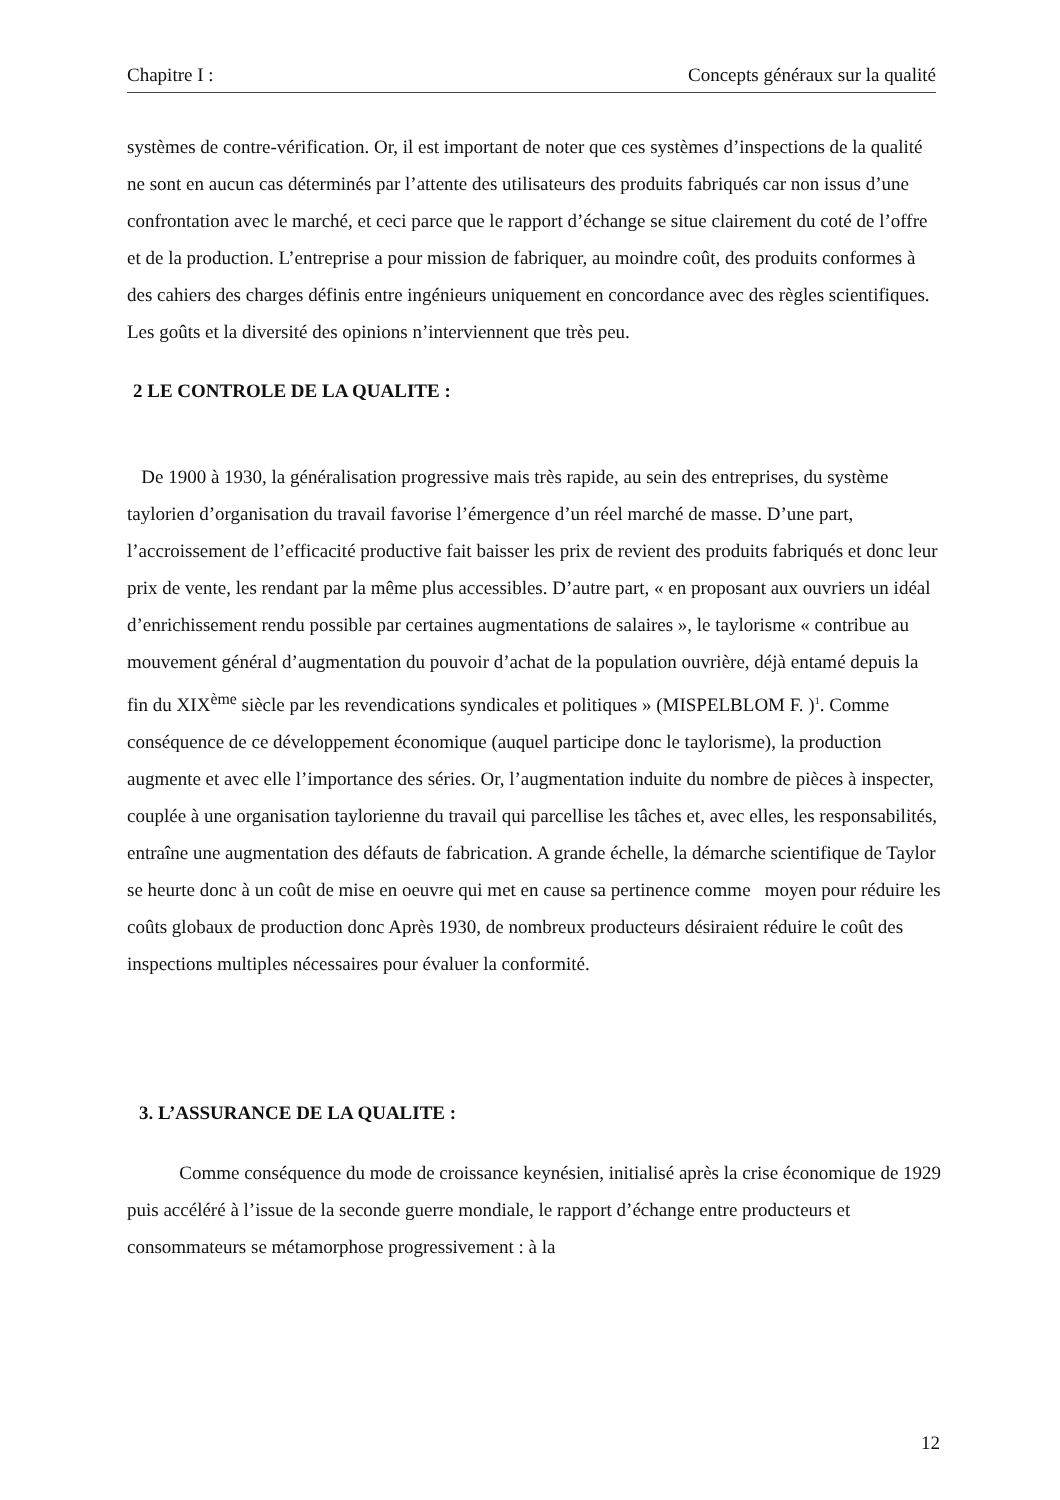Chapitre I : Concepts généraux sur la qualité
systèmes de contre-vérification. Or, il est important de noter que ces systèmes d’inspections de la qualité ne sont en aucun cas déterminés par l’attente des utilisateurs des produits fabriqués car non issus d’une confrontation avec le marché, et ceci parce que le rapport d’échange se situe clairement du coté de l’offre et de la production. L’entreprise a pour mission de fabriquer, au moindre coût, des produits conformes à des cahiers des charges définis entre ingénieurs uniquement en concordance avec des règles scientifiques. Les goûts et la diversité des opinions n’interviennent que très peu.
2 LE CONTROLE DE LA QUALITE :
De 1900 à 1930, la généralisation progressive mais très rapide, au sein des entreprises, du système taylorien d’organisation du travail favorise l’émergence d’un réel marché de masse. D’une part, l’accroissement de l’efficacité productive fait baisser les prix de revient des produits fabriqués et donc leur prix de vente, les rendant par la même plus accessibles. D’autre part, « en proposant aux ouvriers un idéal d’enrichissement rendu possible par certaines augmentations de salaires », le taylorisme « contribue au mouvement général d’augmentation du pouvoir d’achat de la population ouvrière, déjà entamé depuis la fin du XIX<sup>ème</sup> siècle par les revendications syndicales et politiques » (MISPELBLOM F. )<sup>1</sup>. Comme conséquence de ce développement économique (auquel participe donc le taylorisme), la production augmente et avec elle l’importance des séries. Or, l’augmentation induite du nombre de pièces à inspecter, couplée à une organisation taylorienne du travail qui parcellise les tâches et, avec elles, les responsabilités, entraîne une augmentation des défauts de fabrication. A grande échelle, la démarche scientifique de Taylor se heurte donc à un coût de mise en oeuvre qui met en cause sa pertinence comme moyen pour réduire les coûts globaux de production donc Après 1930, de nombreux producteurs désiraient réduire le coût des inspections multiples nécessaires pour évaluer la conformité.
3. L’ASSURANCE DE LA QUALITE :
Comme conséquence du mode de croissance keynésien, initialisé après la crise économique de 1929 puis accéléré à l’issue de la seconde guerre mondiale, le rapport d’échange entre producteurs et consommateurs se métamorphose progressivement : à la
12